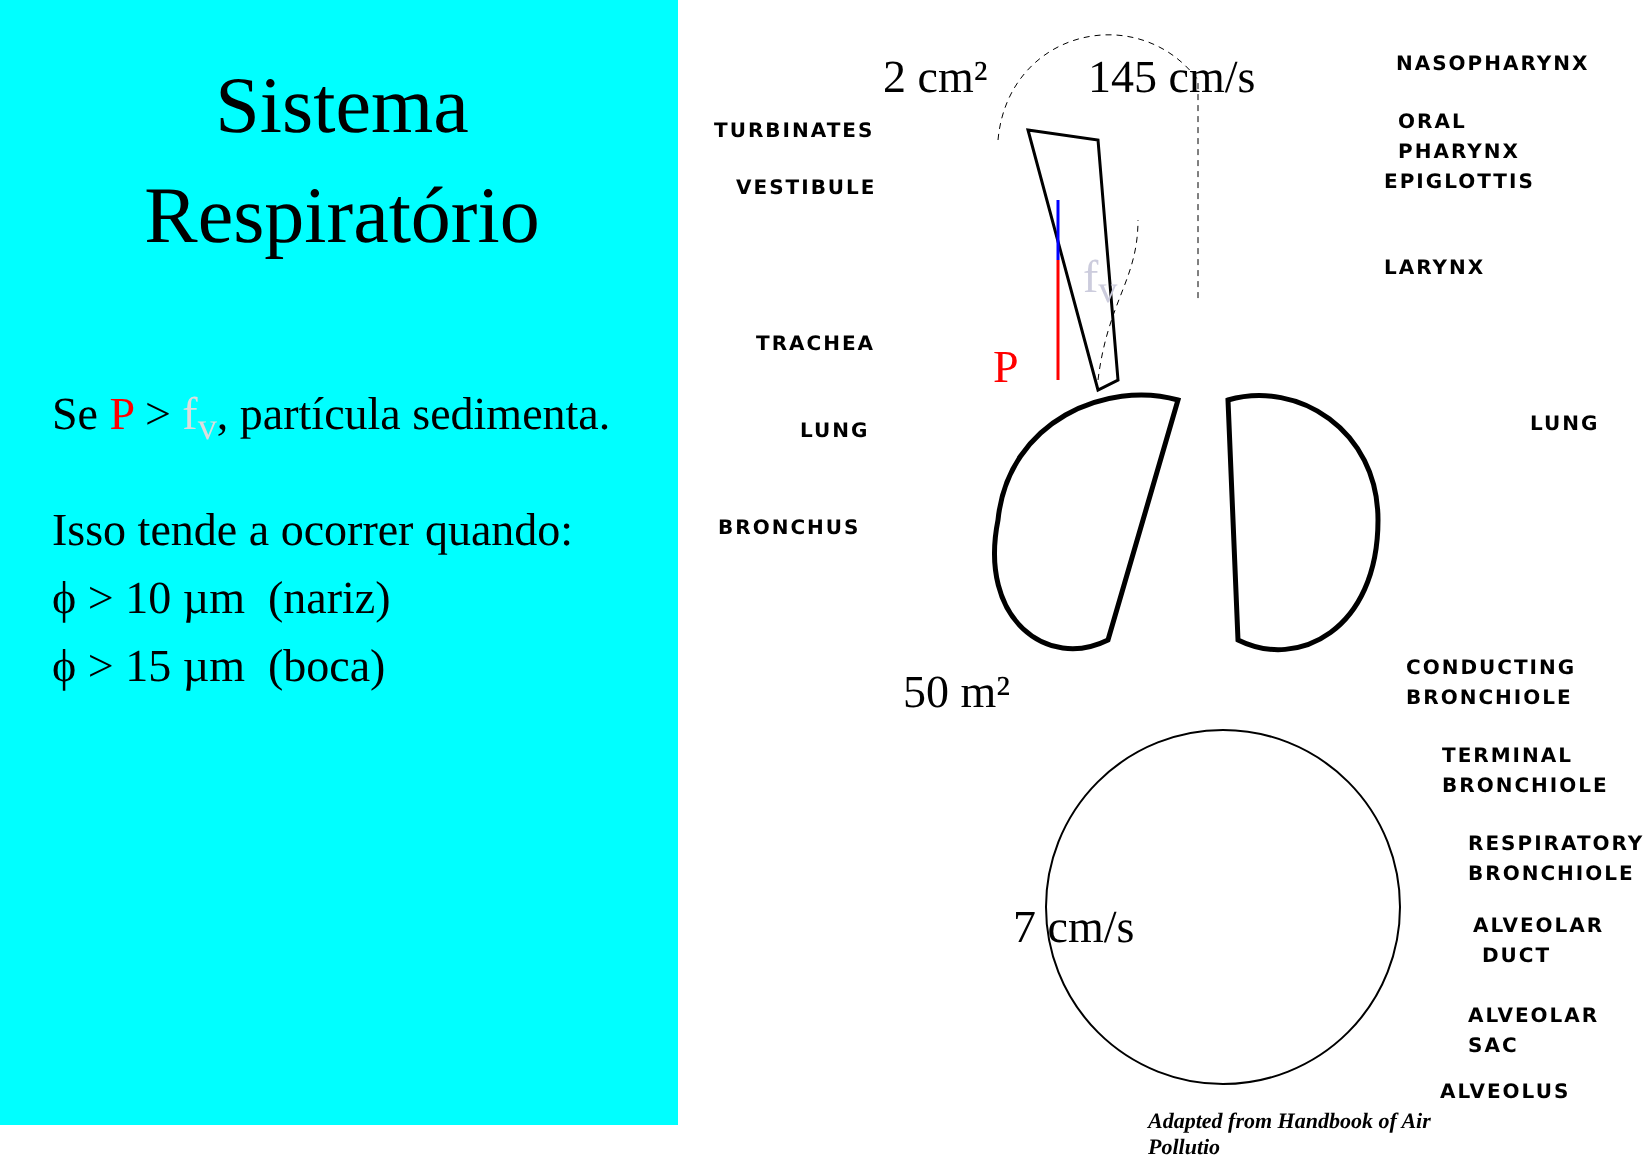Sistema Respiratório
Se P > f<sub>v</sub>, partícula sedimenta.
Isso tende a ocorrer quando:
ϕ > 10 µm (nariz)
ϕ > 15 µm (boca)
2 cm² 145 cm/s
P
f<sub>v</sub>
50 m²
7 cm/s
TURBINATES
VESTIBULE
TRACHEA
LUNG
BRONCHUS
NASOPHARYNX
ORAL PHARYNX
EPIGLOTTIS
LARYNX
LUNG
CONDUCTING
BRONCHIOLE
TERMINAL
BRONCHIOLE
RESPIRATORY
BRONCHIOLE
ALVEOLAR
DUCT
ALVEOLAR
SAC
ALVEOLUS
Adapted from Handbook of Air Pollutio